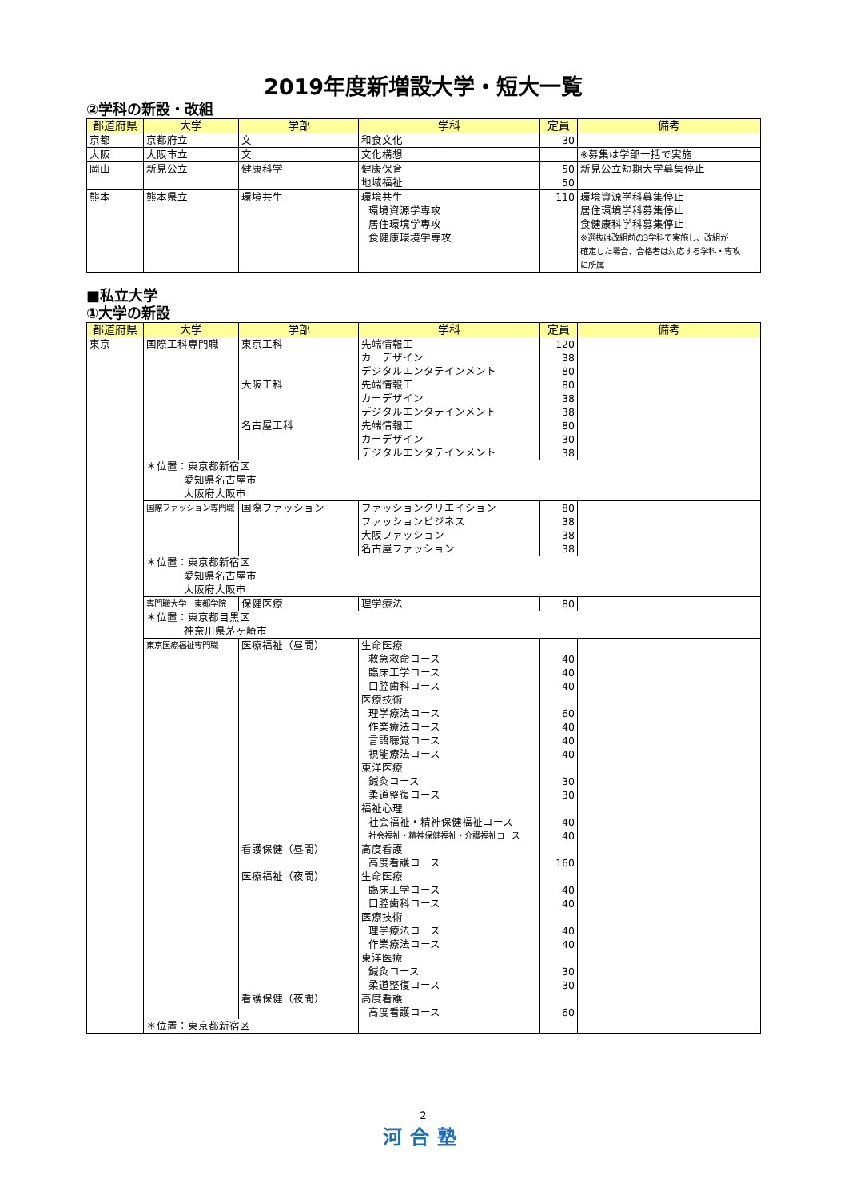2019年度新増設大学・短大一覧
②学科の新設・改組
| 都道府県 | 大学 | 学部 | 学科 | 定員 | 備考 |
| --- | --- | --- | --- | --- | --- |
| 京都 | 京都府立 | 文 | 和食文化 | 30 | |
| 大阪 | 大阪市立 | 文 | 文化構想 | | ※募集は学部一括で実施 |
| 岡山 | 新見公立 | 健康科学 | 健康保育 | 50 | 新見公立短期大学募集停止 |
| | | | 地域福祉 | 50 | |
| 熊本 | 熊本県立 | 環境共生 | 環境共生 | 110 | 環境資源学科募集停止 |
| | | | 環境資源学専攻 | | 居住環境学科募集停止 |
| | | | 居住環境学専攻 | | 食健康科学科募集停止 |
| | | | 食健康環境学専攻 | | ※選抜は改組前の3学科で実施し、改組が |
| | | | | | 確定した場合、合格者は対応する学科・専攻 |
| | | | | | に所属 |
■私立大学
①大学の新設
| 都道府県 | 大学 | 学部 | 学科 | 定員 | 備考 |
| --- | --- | --- | --- | --- | --- |
| 東京 | 国際工科専門職 | 東京工科 | 先端情報工 | 120 | |
| | | | カーデザイン | 38 | |
| | | | デジタルエンタテインメント | 80 | |
| | | 大阪工科 | 先端情報工 | 80 | |
| | | | カーデザイン | 38 | |
| | | | デジタルエンタテインメント | 38 | |
| | | 名古屋工科 | 先端情報工 | 80 | |
| | | | カーデザイン | 30 | |
| | | | デジタルエンタテインメント | 38 | |
| | ＊位置：東京都新宿区 | | | | |
| | 愛知県名古屋市 | | | | |
| | 大阪府大阪市 | | | | |
| | 国際ファッション専門職 | 国際ファッション | ファッションクリエイション | 80 | |
| | | | ファッションビジネス | 38 | |
| | | | 大阪ファッション | 38 | |
| | | | 名古屋ファッション | 38 | |
| | ＊位置：東京都新宿区 | | | | |
| | 愛知県名古屋市 | | | | |
| | 大阪府大阪市 | | | | |
| | 専門職大学 東都学院 | 保健医療 | 理学療法 | 80 | |
| | ＊位置：東京都目黒区 | | | | |
| | 神奈川県茅ヶ崎市 | | | | |
| | 東京医療福祉専門職 | 医療福祉（昼間） | 生命医療 | | |
| | | | 救急救命コース | 40 | |
| | | | 臨床工学コース | 40 | |
| | | | 口腔歯科コース | 40 | |
| | | | 医療技術 | | |
| | | | 理学療法コース | 60 | |
| | | | 作業療法コース | 40 | |
| | | | 言語聴覚コース | 40 | |
| | | | 視能療法コース | 40 | |
| | | | 東洋医療 | | |
| | | | 鍼灸コース | 30 | |
| | | | 柔道整復コース | 30 | |
| | | | 福祉心理 | | |
| | | | 社会福祉・精神保健福祉コース | 40 | |
| | | | 社会福祉・精神保健福祉・介護福祉コース | 40 | |
| | | 看護保健（昼間） | 高度看護 | | |
| | | | 高度看護コース | 160 | |
| | | 医療福祉（夜間） | 生命医療 | | |
| | | | 臨床工学コース | 40 | |
| | | | 口腔歯科コース | 40 | |
| | | | 医療技術 | | |
| | | | 理学療法コース | 40 | |
| | | | 作業療法コース | 40 | |
| | | | 東洋医療 | | |
| | | | 鍼灸コース | 30 | |
| | | | 柔道整復コース | 30 | |
| | | 看護保健（夜間） | 高度看護 | | |
| | | | 高度看護コース | 60 | |
| | ＊位置：東京都新宿区 | | | | |
2
河合塾